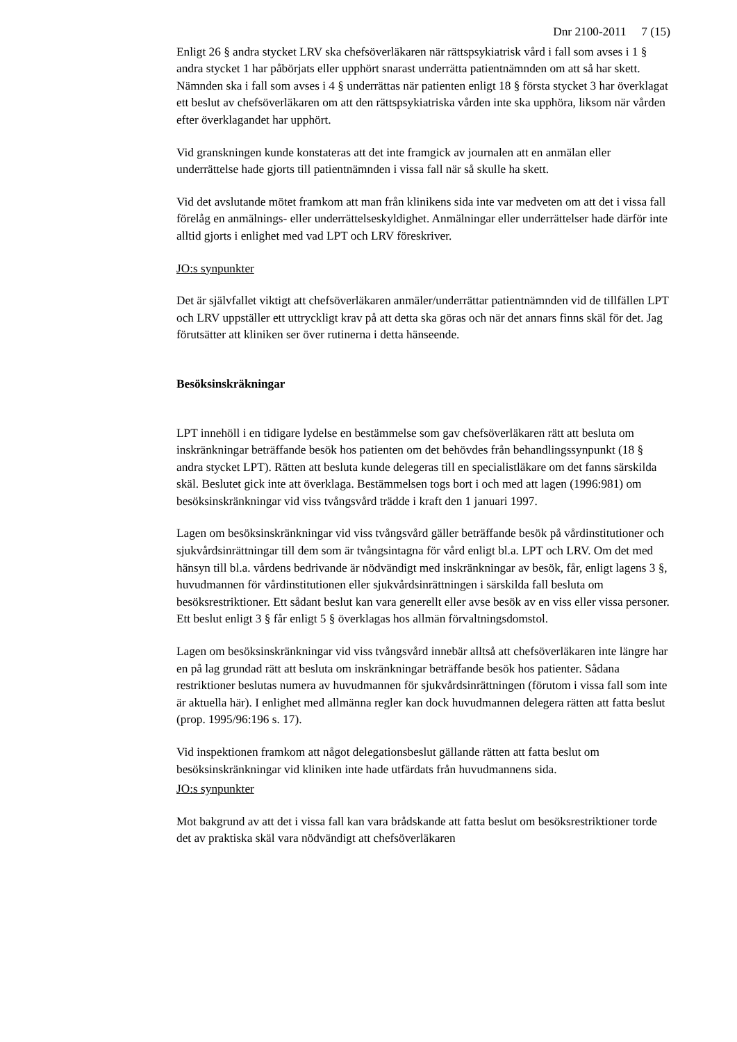Dnr 2100-2011 7 (15)
Enligt 26 § andra stycket LRV ska chefsöverläkaren när rättspsykiatrisk vård i fall som avses i 1 § andra stycket 1 har påbörjats eller upphört snarast underrätta patientnämnden om att så har skett. Nämnden ska i fall som avses i 4 § underrättas när patienten enligt 18 § första stycket 3 har överklagat ett beslut av chefsöverläkaren om att den rättspsykiatriska vården inte ska upphöra, liksom när vården efter överklagandet har upphört.
Vid granskningen kunde konstateras att det inte framgick av journalen att en anmälan eller underrättelse hade gjorts till patientnämnden i vissa fall när så skulle ha skett.
Vid det avslutande mötet framkom att man från klinikens sida inte var medveten om att det i vissa fall förelåg en anmälnings- eller underrättelseskyldighet. Anmälningar eller underrättelser hade därför inte alltid gjorts i enlighet med vad LPT och LRV föreskriver.
JO:s synpunkter
Det är självfallet viktigt att chefsöverläkaren anmäler/underrättar patientnämnden vid de tillfällen LPT och LRV uppställer ett uttryckligt krav på att detta ska göras och när det annars finns skäl för det. Jag förutsätter att kliniken ser över rutinerna i detta hänseende.
Besöksinskräkningar
LPT innehöll i en tidigare lydelse en bestämmelse som gav chefsöverläkaren rätt att besluta om inskränkningar beträffande besök hos patienten om det behövdes från behandlingssynpunkt (18 § andra stycket LPT). Rätten att besluta kunde delegeras till en specialistläkare om det fanns särskilda skäl. Beslutet gick inte att överklaga. Bestämmelsen togs bort i och med att lagen (1996:981) om besöksinskränkningar vid viss tvångsvård trädde i kraft den 1 januari 1997.
Lagen om besöksinskränkningar vid viss tvångsvård gäller beträffande besök på vårdinstitutioner och sjukvårdsinrättningar till dem som är tvångsintagna för vård enligt bl.a. LPT och LRV. Om det med hänsyn till bl.a. vårdens bedrivande är nödvändigt med inskränkningar av besök, får, enligt lagens 3 §, huvudmannen för vårdinstitutionen eller sjukvårdsinrättningen i särskilda fall besluta om besöksrestriktioner. Ett sådant beslut kan vara generellt eller avse besök av en viss eller vissa personer. Ett beslut enligt 3 § får enligt 5 § överklagas hos allmän förvaltningsdomstol.
Lagen om besöksinskränkningar vid viss tvångsvård innebär alltså att chefsöverläkaren inte längre har en på lag grundad rätt att besluta om inskränkningar beträffande besök hos patienter. Sådana restriktioner beslutas numera av huvudmannen för sjukvårdsinrättningen (förutom i vissa fall som inte är aktuella här). I enlighet med allmänna regler kan dock huvudmannen delegera rätten att fatta beslut (prop. 1995/96:196 s. 17).
Vid inspektionen framkom att något delegationsbeslut gällande rätten att fatta beslut om besöksinskränkningar vid kliniken inte hade utfärdats från huvudmannens sida.
JO:s synpunkter
Mot bakgrund av att det i vissa fall kan vara brådskande att fatta beslut om besöksrestriktioner torde det av praktiska skäl vara nödvändigt att chefsöverläkaren